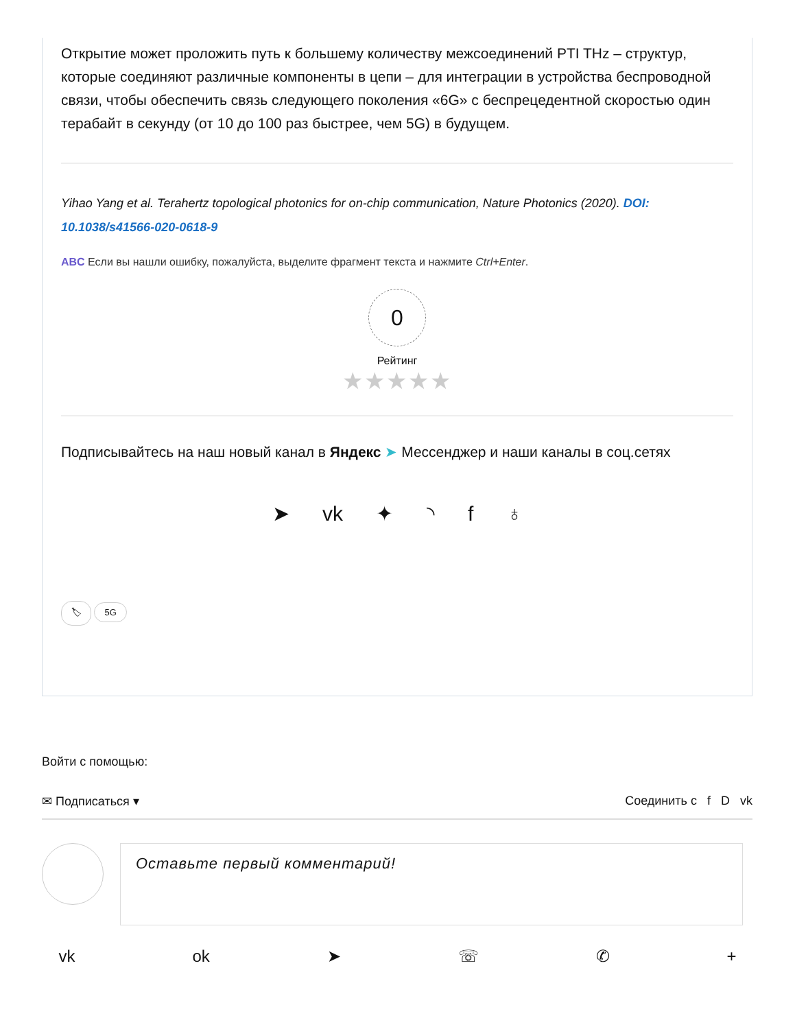Открытие может проложить путь к большему количеству межсоединений PTI THz – структур, которые соединяют различные компоненты в цепи – для интеграции в устройства беспроводной связи, чтобы обеспечить связь следующего поколения «6G» с беспрецедентной скоростью один терабайт в секунду (от 10 до 100 раз быстрее, чем 5G) в будущем.
Yihao Yang et al. Terahertz topological photonics for on-chip communication, Nature Photonics (2020). DOI: 10.1038/s41566-020-0618-9
ABC Если вы нашли ошибку, пожалуйста, выделите фрагмент текста и нажмите Ctrl+Enter.
0
Рейтинг
★★★★★
Подписывайтесь на наш новый канал в Яндекс ➤ Мессенджер и наши каналы в соц.сетях
➤ vk ✦ ◝ f ♁
🏷 5G
Войти с помощью:
✉ Подписаться ▾ Соединить с f D vk
Оставьте первый комментарий!
vk ok ➤ ☏ ✆ +